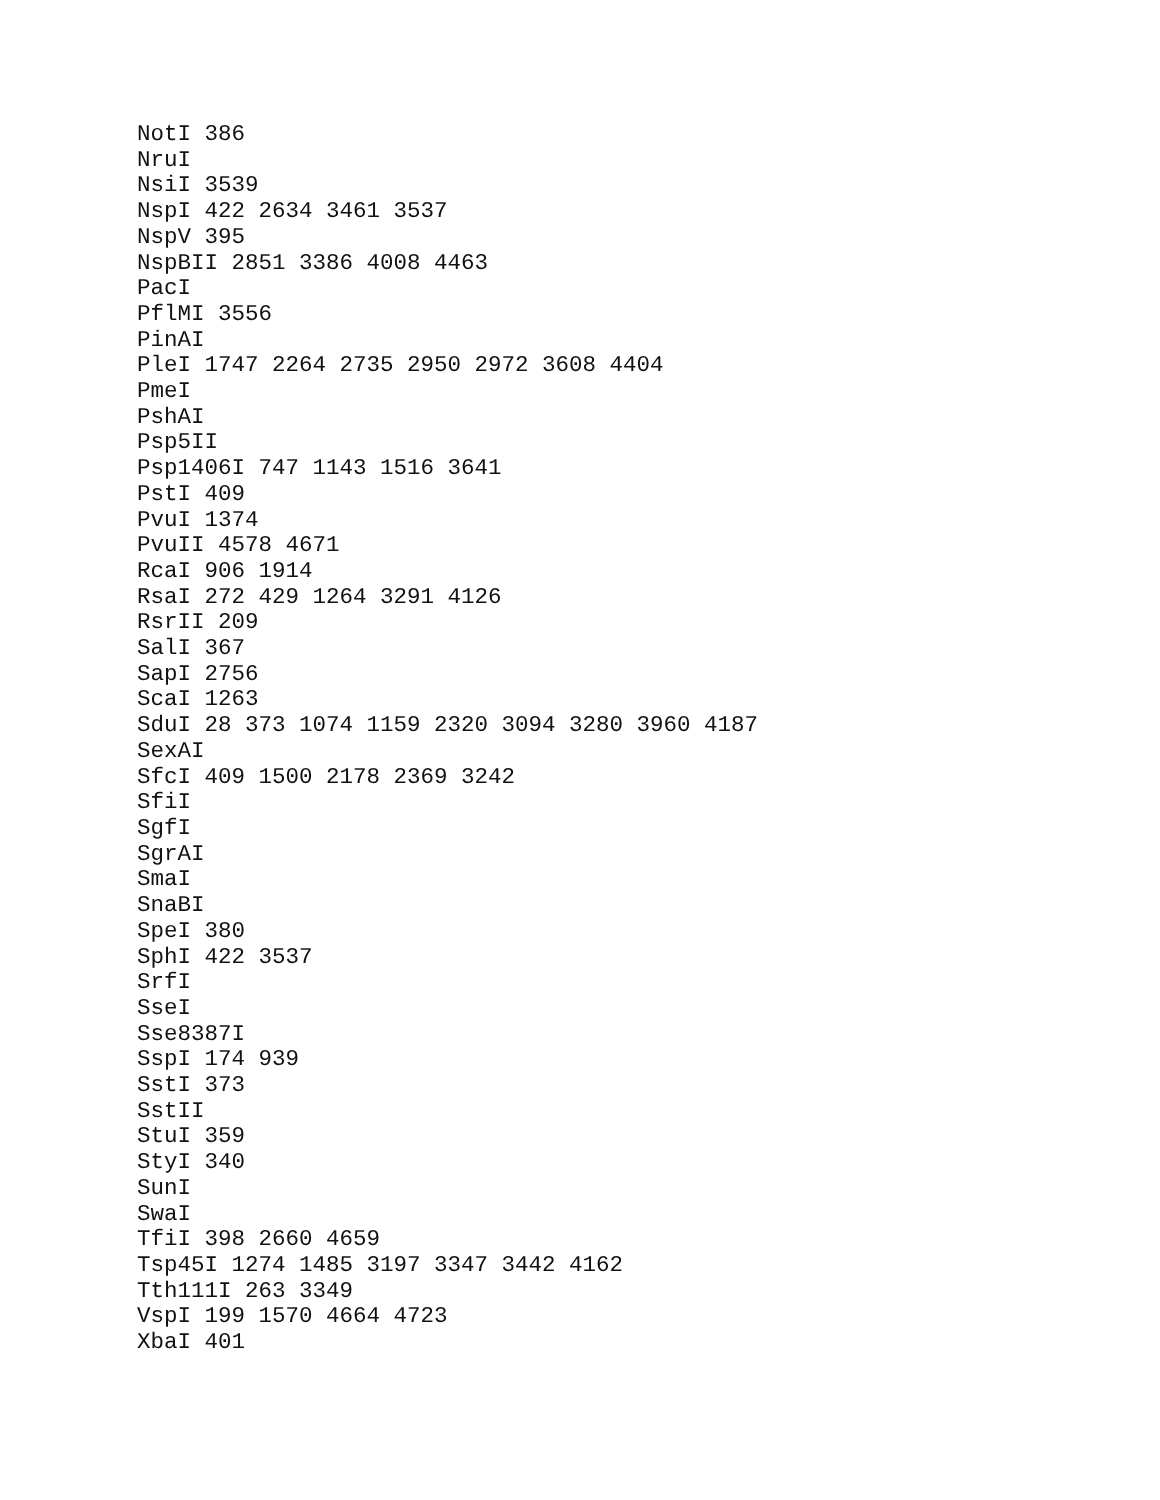NotI 386
NruI
NsiI 3539
NspI 422 2634 3461 3537
NspV 395
NspBII 2851 3386 4008 4463
PacI
PflMI 3556
PinAI
PleI 1747 2264 2735 2950 2972 3608 4404
PmeI
PshAI
Psp5II
Psp1406I 747 1143 1516 3641
PstI 409
PvuI 1374
PvuII 4578 4671
RcaI 906 1914
RsaI 272 429 1264 3291 4126
RsrII 209
SalI 367
SapI 2756
ScaI 1263
SduI 28 373 1074 1159 2320 3094 3280 3960 4187
SexAI
SfcI 409 1500 2178 2369 3242
SfiI
SgfI
SgrAI
SmaI
SnaBI
SpeI 380
SphI 422 3537
SrfI
SseI
Sse8387I
SspI 174 939
SstI 373
SstII
StuI 359
StyI 340
SunI
SwaI
TfiI 398 2660 4659
Tsp45I 1274 1485 3197 3347 3442 4162
Tth111I 263 3349
VspI 199 1570 4664 4723
XbaI 401